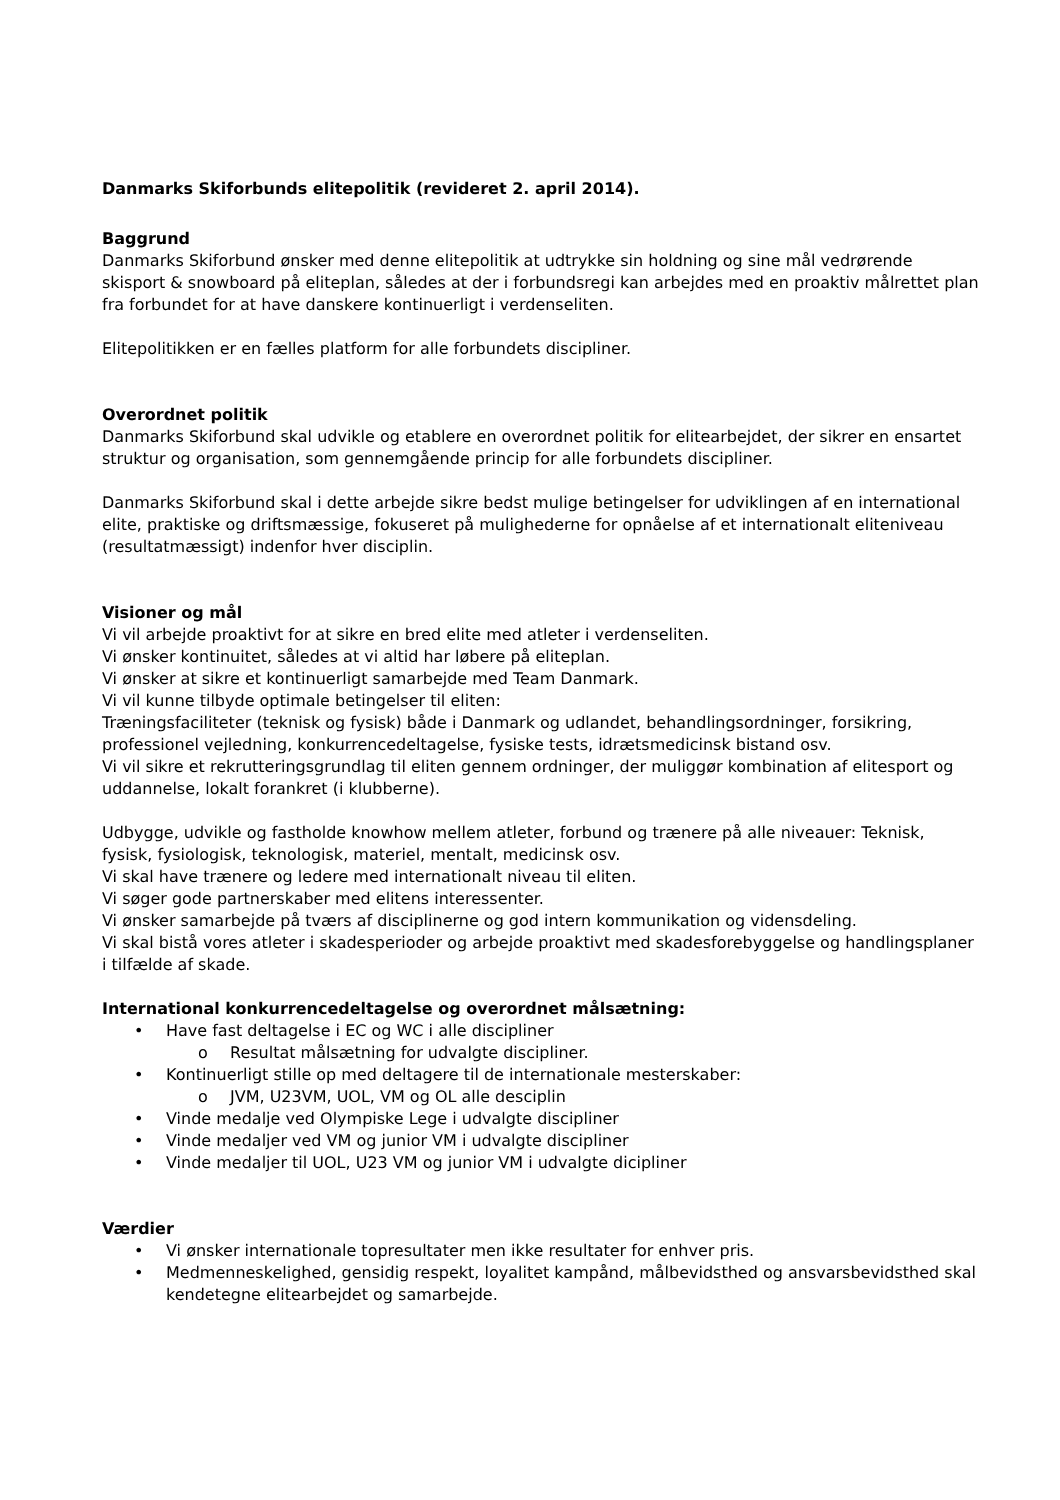Danmarks Skiforbunds elitepolitik (revideret 2. april 2014).
Baggrund
Danmarks Skiforbund ønsker med denne elitepolitik at udtrykke sin holdning og sine mål vedrørende skisport & snowboard på eliteplan, således at der i forbundsregi kan arbejdes med en proaktiv målrettet plan fra forbundet for at have danskere kontinuerligt i verdenseliten.
Elitepolitikken er en fælles platform for alle forbundets discipliner.
Overordnet politik
Danmarks Skiforbund skal udvikle og etablere en overordnet politik for elitearbejdet, der sikrer en ensartet struktur og organisation, som gennemgående princip for alle forbundets discipliner.
Danmarks Skiforbund skal i dette arbejde sikre bedst mulige betingelser for udviklingen af en international elite, praktiske og driftsmæssige, fokuseret på mulighederne for opnåelse af et internationalt eliteniveau (resultatmæssigt) indenfor hver disciplin.
Visioner og mål
Vi vil arbejde proaktivt for at sikre en bred elite med atleter i verdenseliten.
Vi ønsker kontinuitet, således at vi altid har løbere på eliteplan.
Vi ønsker at sikre et kontinuerligt samarbejde med Team Danmark.
Vi vil kunne tilbyde optimale betingelser til eliten:
Træningsfaciliteter (teknisk og fysisk) både i Danmark og udlandet, behandlingsordninger, forsikring, professionel vejledning, konkurrencedeltagelse, fysiske tests, idrætsmedicinsk bistand osv.
Vi vil sikre et rekrutteringsgrundlag til eliten gennem ordninger, der muliggør kombination af elitesport og uddannelse, lokalt forankret (i klubberne).
Udbygge, udvikle og fastholde knowhow mellem atleter, forbund og trænere på alle niveauer: Teknisk, fysisk, fysiologisk, teknologisk, materiel, mentalt, medicinsk osv.
Vi skal have trænere og ledere med internationalt niveau til eliten.
Vi søger gode partnerskaber med elitens interessenter.
Vi ønsker samarbejde på tværs af disciplinerne og god intern kommunikation og vidensdeling.
Vi skal bistå vores atleter i skadesperioder og arbejde proaktivt med skadesforebyggelse og handlingsplaner i tilfælde af skade.
International konkurrencedeltagelse og overordnet målsætning:
• Have fast deltagelse i EC og WC i alle discipliner
o Resultat målsætning for udvalgte discipliner.
• Kontinuerligt stille op med deltagere til de internationale mesterskaber:
o JVM, U23VM, UOL, VM og OL alle desciplin
• Vinde medalje ved Olympiske Lege i udvalgte discipliner
• Vinde medaljer ved VM og junior VM i udvalgte discipliner
• Vinde medaljer til UOL, U23 VM og junior VM i udvalgte dicipliner
Værdier
• Vi ønsker internationale topresultater men ikke resultater for enhver pris.
• Medmenneskelighed, gensidig respekt, loyalitet kampånd, målbevidsthed og ansvarsbevidsthed skal kendetegne elitearbejdet og samarbejde.